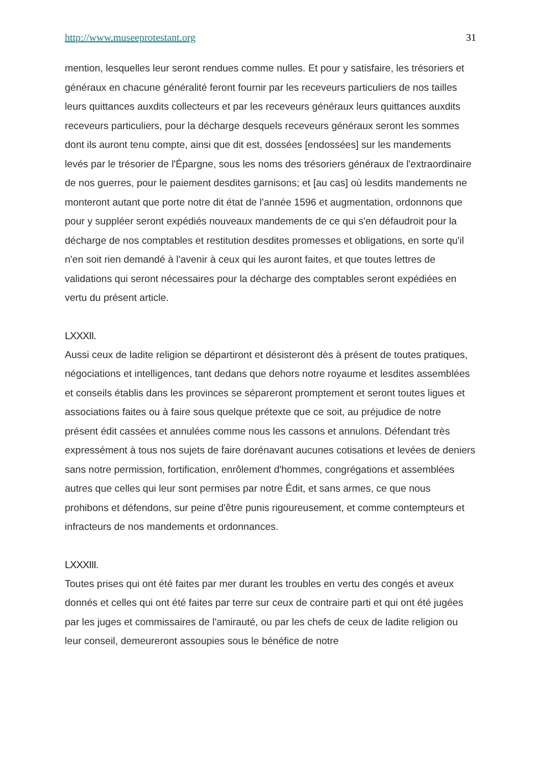http://www.museeprotestant.org 31
mention, lesquelles leur seront rendues comme nulles. Et pour y satisfaire, les trésoriers et généraux en chacune généralité feront fournir par les receveurs particuliers de nos tailles leurs quittances auxdits collecteurs et par les receveurs généraux leurs quittances auxdits receveurs particuliers, pour la décharge desquels receveurs généraux seront les sommes dont ils auront tenu compte, ainsi que dit est, dossées [endossées] sur les mandements levés par le trésorier de l'Épargne, sous les noms des trésoriers généraux de l'extraordinaire de nos guerres, pour le paiement desdites garnisons; et [au cas] où lesdits mandements ne monteront autant que porte notre dit état de l'année 1596 et augmentation, ordonnons que pour y suppléer seront expédiés nouveaux mandements de ce qui s'en défaudroit pour la décharge de nos comptables et restitution desdites promesses et obligations, en sorte qu'il n'en soit rien demandé à l'avenir à ceux qui les auront faites, et que toutes lettres de validations qui seront nécessaires pour la décharge des comptables seront expédiées en vertu du présent article.
LXXXII.
Aussi ceux de ladite religion se départiront et désisteront dès à présent de toutes pratiques, négociations et intelligences, tant dedans que dehors notre royaume et lesdites assemblées et conseils établis dans les provinces se sépareront promptement et seront toutes ligues et associations faites ou à faire sous quelque prétexte que ce soit, au préjudice de notre présent édit cassées et annulées comme nous les cassons et annulons. Défendant très expressément à tous nos sujets de faire dorénavant aucunes cotisations et levées de deniers sans notre permission, fortification, enrôlement d'hommes, congrégations et assemblées autres que celles qui leur sont permises par notre Édit, et sans armes, ce que nous prohibons et défendons, sur peine d'être punis rigoureusement, et comme contempteurs et infracteurs de nos mandements et ordonnances.
LXXXIII.
Toutes prises qui ont été faites par mer durant les troubles en vertu des congés et aveux donnés et celles qui ont été faites par terre sur ceux de contraire parti et qui ont été jugées par les juges et commissaires de l'amirauté, ou par les chefs de ceux de ladite religion ou leur conseil, demeureront assoupies sous le bénéfice de notre